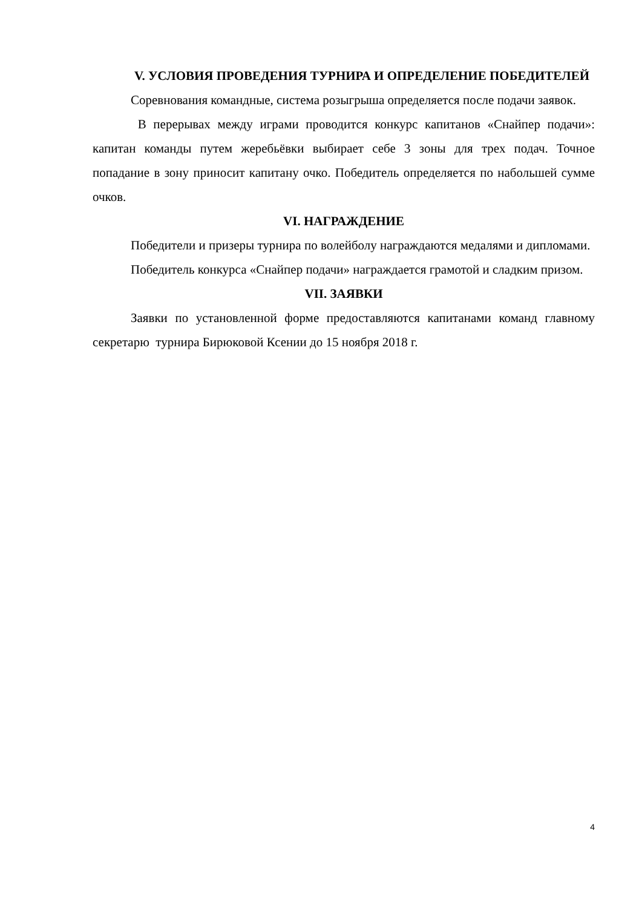V. УСЛОВИЯ ПРОВЕДЕНИЯ ТУРНИРА И ОПРЕДЕЛЕНИЕ ПОБЕДИТЕЛЕЙ
Соревнования командные, система розыгрыша определяется после подачи заявок.
В перерывах между играми проводится конкурс капитанов «Снайпер подачи»: капитан команды путем жеребьёвки выбирает себе 3 зоны для трех подач. Точное попадание в зону приносит капитану очко. Победитель определяется по набольшей сумме очков.
VI. НАГРАЖДЕНИЕ
Победители и призеры турнира по волейболу награждаются медалями и дипломами.
Победитель конкурса «Снайпер подачи» награждается грамотой и сладким призом.
VII. ЗАЯВКИ
Заявки по установленной форме предоставляются капитанами команд главному секретарю турнира Бирюковой Ксении до 15 ноября 2018 г.
4